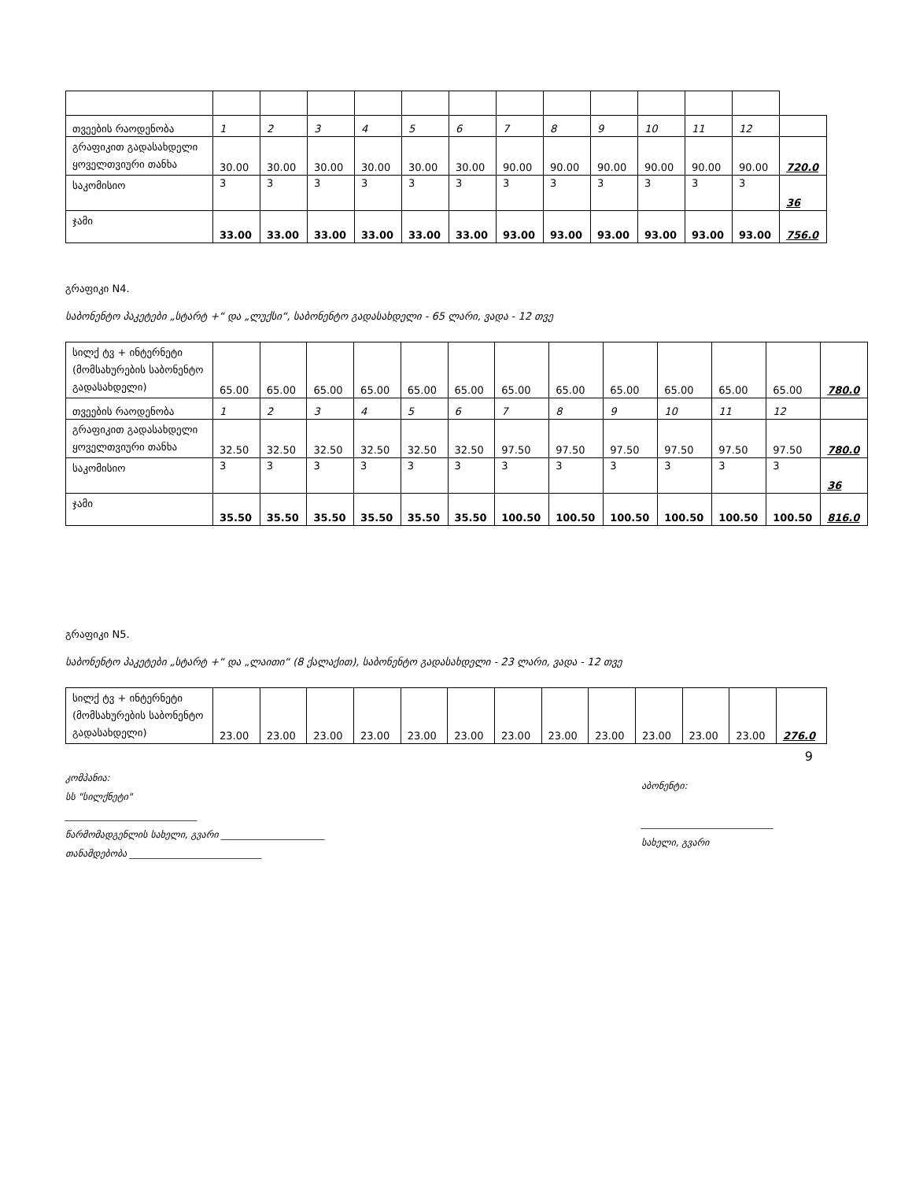| თვეების რაოდენობა | 1 | 2 | 3 | 4 | 5 | 6 | 7 | 8 | 9 | 10 | 11 | 12 | |
| გრაფიკით გადასახდელი ყოველთვიური თანხა | 30.00 | 30.00 | 30.00 | 30.00 | 30.00 | 30.00 | 90.00 | 90.00 | 90.00 | 90.00 | 90.00 | 90.00 | 720.0 |
| საკომისიო | 3 | 3 | 3 | 3 | 3 | 3 | 3 | 3 | 3 | 3 | 3 | 3 | 36 |
| ჯამი | 33.00 | 33.00 | 33.00 | 33.00 | 33.00 | 33.00 | 93.00 | 93.00 | 93.00 | 93.00 | 93.00 | 93.00 | 756.0 |
გრაფიკი N4.
საბონენტო პაკეტები „სტარტ +“ და „ლუქსი“, საბონენტო გადასახდელი - 65 ლარი, ვადა - 12 თვე
| სილქ ტვ + ინტერნეტი (მომსახურების საბონენტო გადასახდელი) | 65.00 | 65.00 | 65.00 | 65.00 | 65.00 | 65.00 | 65.00 | 65.00 | 65.00 | 65.00 | 65.00 | 65.00 | 780.0 |
| თვეების რაოდენობა | 1 | 2 | 3 | 4 | 5 | 6 | 7 | 8 | 9 | 10 | 11 | 12 | |
| გრაფიკით გადასახდელი ყოველთვიური თანხა | 32.50 | 32.50 | 32.50 | 32.50 | 32.50 | 32.50 | 97.50 | 97.50 | 97.50 | 97.50 | 97.50 | 97.50 | 780.0 |
| საკომისიო | 3 | 3 | 3 | 3 | 3 | 3 | 3 | 3 | 3 | 3 | 3 | 3 | 36 |
| ჯამი | 35.50 | 35.50 | 35.50 | 35.50 | 35.50 | 35.50 | 100.50 | 100.50 | 100.50 | 100.50 | 100.50 | 100.50 | 816.0 |
გრაფიკი N5.
საბონენტო პაკეტები „სტარტ +“ და „ლაითი“ (8 ქალაქით), საბონენტო გადასახდელი - 23 ლარი, ვადა - 12 თვე
| სილქ ტვ + ინტერნეტი (მომსახურების საბონენტო გადასახდელი) | 23.00 | 23.00 | 23.00 | 23.00 | 23.00 | 23.00 | 23.00 | 23.00 | 23.00 | 23.00 | 23.00 | 23.00 | 276.0 |
9
კომპანია:
სს "სილქნეტი"
____________________________
წარმომადგენლის სახელი, გვარი ______________________
თანამდებობა ____________________________
აბონენტი:
____________________________
სახელი, გვარი